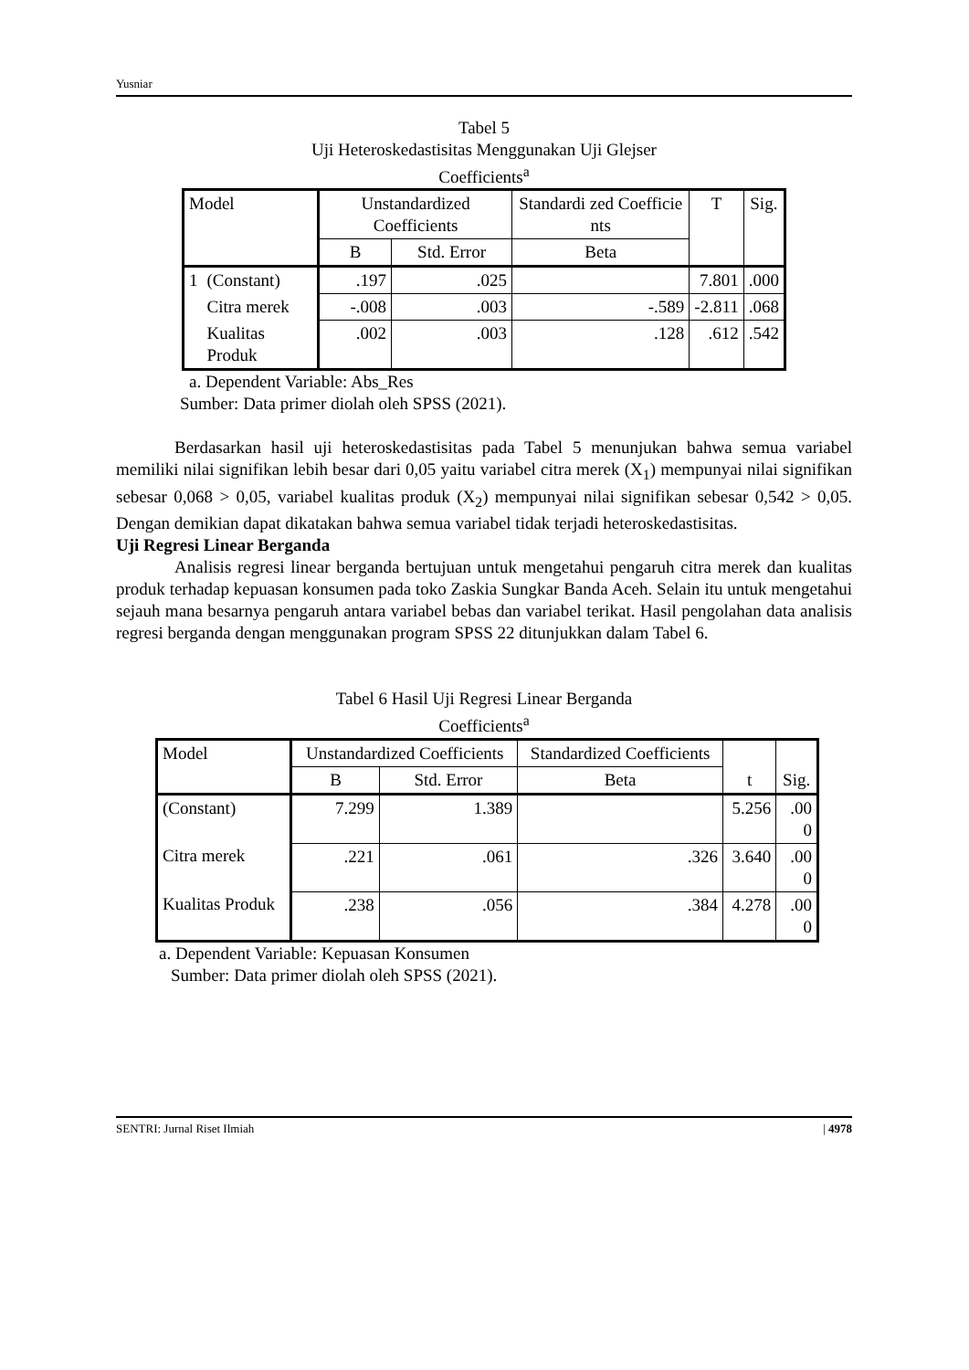Yusniar
Tabel 5
Uji Heteroskedastisitas Menggunakan Uji Glejser
Coefficients<sup>a</sup>
| Model | | Unstandardized Coefficients | | Standardi zed Coefficie nts | T | Sig. |
| --- | --- | --- | --- | --- | --- | --- |
| | | B | Std. Error | Beta | | |
| 1 | (Constant) | .197 | .025 | | 7.801 | .000 |
| | Citra merek | -.008 | .003 | -.589 | -2.811 | .068 |
| | Kualitas Produk | .002 | .003 | .128 | .612 | .542 |
a. Dependent Variable: Abs_Res
Sumber: Data primer diolah oleh SPSS (2021).
Berdasarkan hasil uji heteroskedastisitas pada Tabel 5 menunjukan bahwa semua variabel memiliki nilai signifikan lebih besar dari 0,05 yaitu variabel citra merek (X<sub>1</sub>) mempunyai nilai signifikan sebesar 0,068 > 0,05, variabel kualitas produk (X<sub>2</sub>) mempunyai nilai signifikan sebesar 0,542 > 0,05. Dengan demikian dapat dikatakan bahwa semua variabel tidak terjadi heteroskedastisitas.
Uji Regresi Linear Berganda
Analisis regresi linear berganda bertujuan untuk mengetahui pengaruh citra merek dan kualitas produk terhadap kepuasan konsumen pada toko Zaskia Sungkar Banda Aceh. Selain itu untuk mengetahui sejauh mana besarnya pengaruh antara variabel bebas dan variabel terikat. Hasil pengolahan data analisis regresi berganda dengan menggunakan program SPSS 22 ditunjukkan dalam Tabel 6.
Tabel 6 Hasil Uji Regresi Linear Berganda
Coefficients<sup>a</sup>
| Model | Unstandardized Coefficients | | Standardized Coefficients | t | Sig. |
| --- | --- | --- | --- | --- | --- |
| | B | Std. Error | Beta | | |
| (Constant) | 7.299 | 1.389 | | 5.256 | .00 0 |
| Citra merek | .221 | .061 | .326 | 3.640 | .00 0 |
| Kualitas Produk | .238 | .056 | .384 | 4.278 | .00 0 |
a. Dependent Variable: Kepuasan Konsumen
Sumber: Data primer diolah oleh SPSS (2021).
SENTRI: Jurnal Riset Ilmiah | 4978